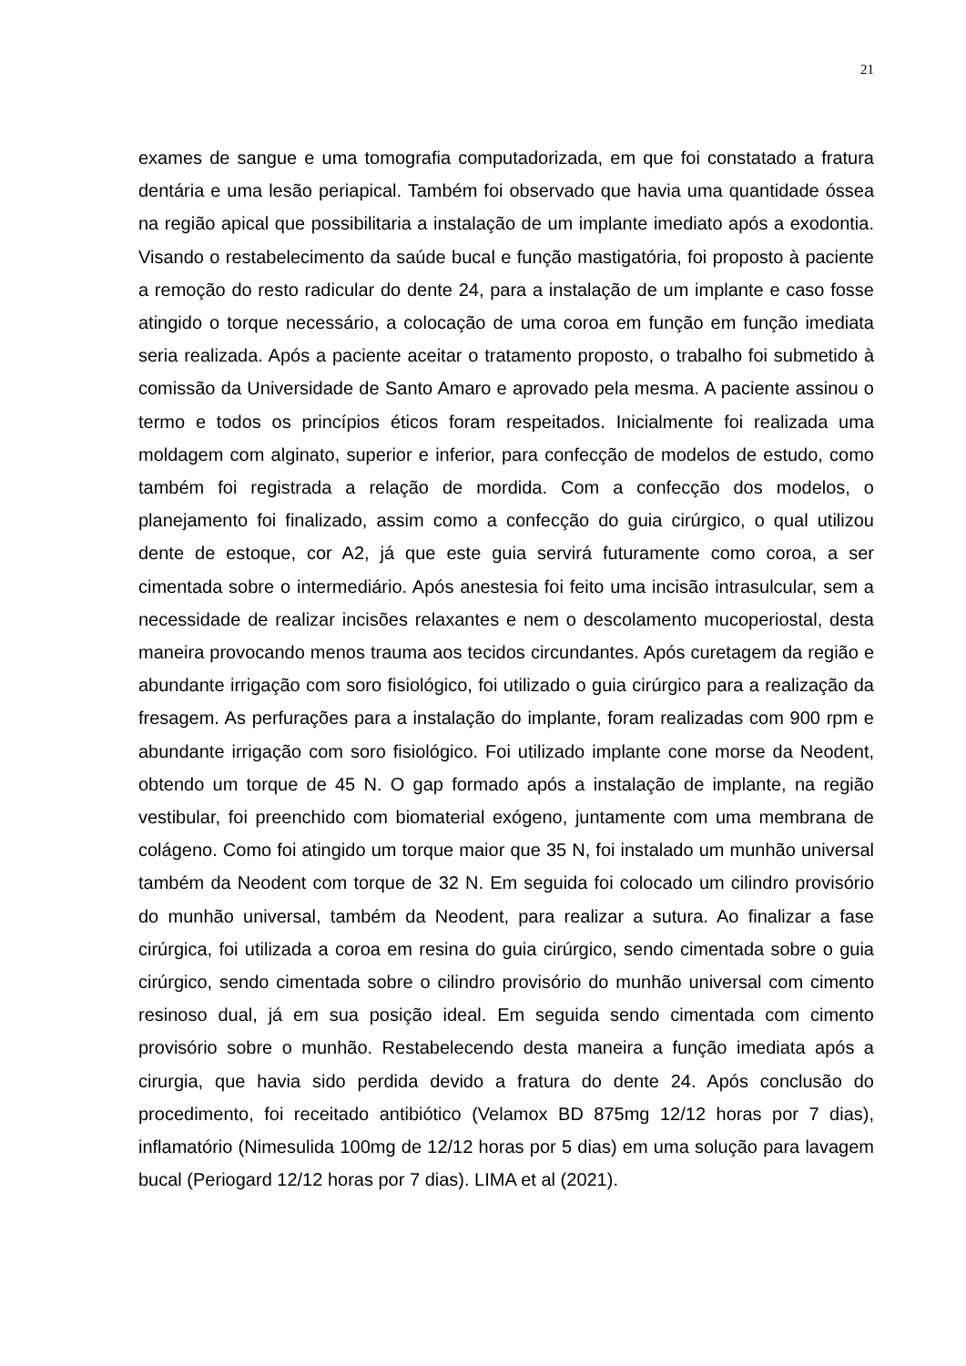21
exames de sangue e uma tomografia computadorizada, em que foi constatado a fratura dentária e uma lesão periapical. Também foi observado que havia uma quantidade óssea na região apical que possibilitaria a instalação de um implante imediato após a exodontia. Visando o restabelecimento da saúde bucal e função mastigatória, foi proposto à paciente a remoção do resto radicular do dente 24, para a instalação de um implante e caso fosse atingido o torque necessário, a colocação de uma coroa em função em função imediata seria realizada. Após a paciente aceitar o tratamento proposto, o trabalho foi submetido à comissão da Universidade de Santo Amaro e aprovado pela mesma. A paciente assinou o termo e todos os princípios éticos foram respeitados. Inicialmente foi realizada uma moldagem com alginato, superior e inferior, para confecção de modelos de estudo, como também foi registrada a relação de mordida. Com a confecção dos modelos, o planejamento foi finalizado, assim como a confecção do guia cirúrgico, o qual utilizou dente de estoque, cor A2, já que este guia servirá futuramente como coroa, a ser cimentada sobre o intermediário. Após anestesia foi feito uma incisão intrasulcular, sem a necessidade de realizar incisões relaxantes e nem o descolamento mucoperiostal, desta maneira provocando menos trauma aos tecidos circundantes. Após curetagem da região e abundante irrigação com soro fisiológico, foi utilizado o guia cirúrgico para a realização da fresagem. As perfurações para a instalação do implante, foram realizadas com 900 rpm e abundante irrigação com soro fisiológico. Foi utilizado implante cone morse da Neodent, obtendo um torque de 45 N. O gap formado após a instalação de implante, na região vestibular, foi preenchido com biomaterial exógeno, juntamente com uma membrana de colágeno. Como foi atingido um torque maior que 35 N, foi instalado um munhão universal também da Neodent com torque de 32 N. Em seguida foi colocado um cilindro provisório do munhão universal, também da Neodent, para realizar a sutura. Ao finalizar a fase cirúrgica, foi utilizada a coroa em resina do guia cirúrgico, sendo cimentada sobre o guia cirúrgico, sendo cimentada sobre o cilindro provisório do munhão universal com cimento resinoso dual, já em sua posição ideal. Em seguida sendo cimentada com cimento provisório sobre o munhão. Restabelecendo desta maneira a função imediata após a cirurgia, que havia sido perdida devido a fratura do dente 24. Após conclusão do procedimento, foi receitado antibiótico (Velamox BD 875mg 12/12 horas por 7 dias), inflamatório (Nimesulida 100mg de 12/12 horas por 5 dias) em uma solução para lavagem bucal (Periogard 12/12 horas por 7 dias). LIMA et al (2021).